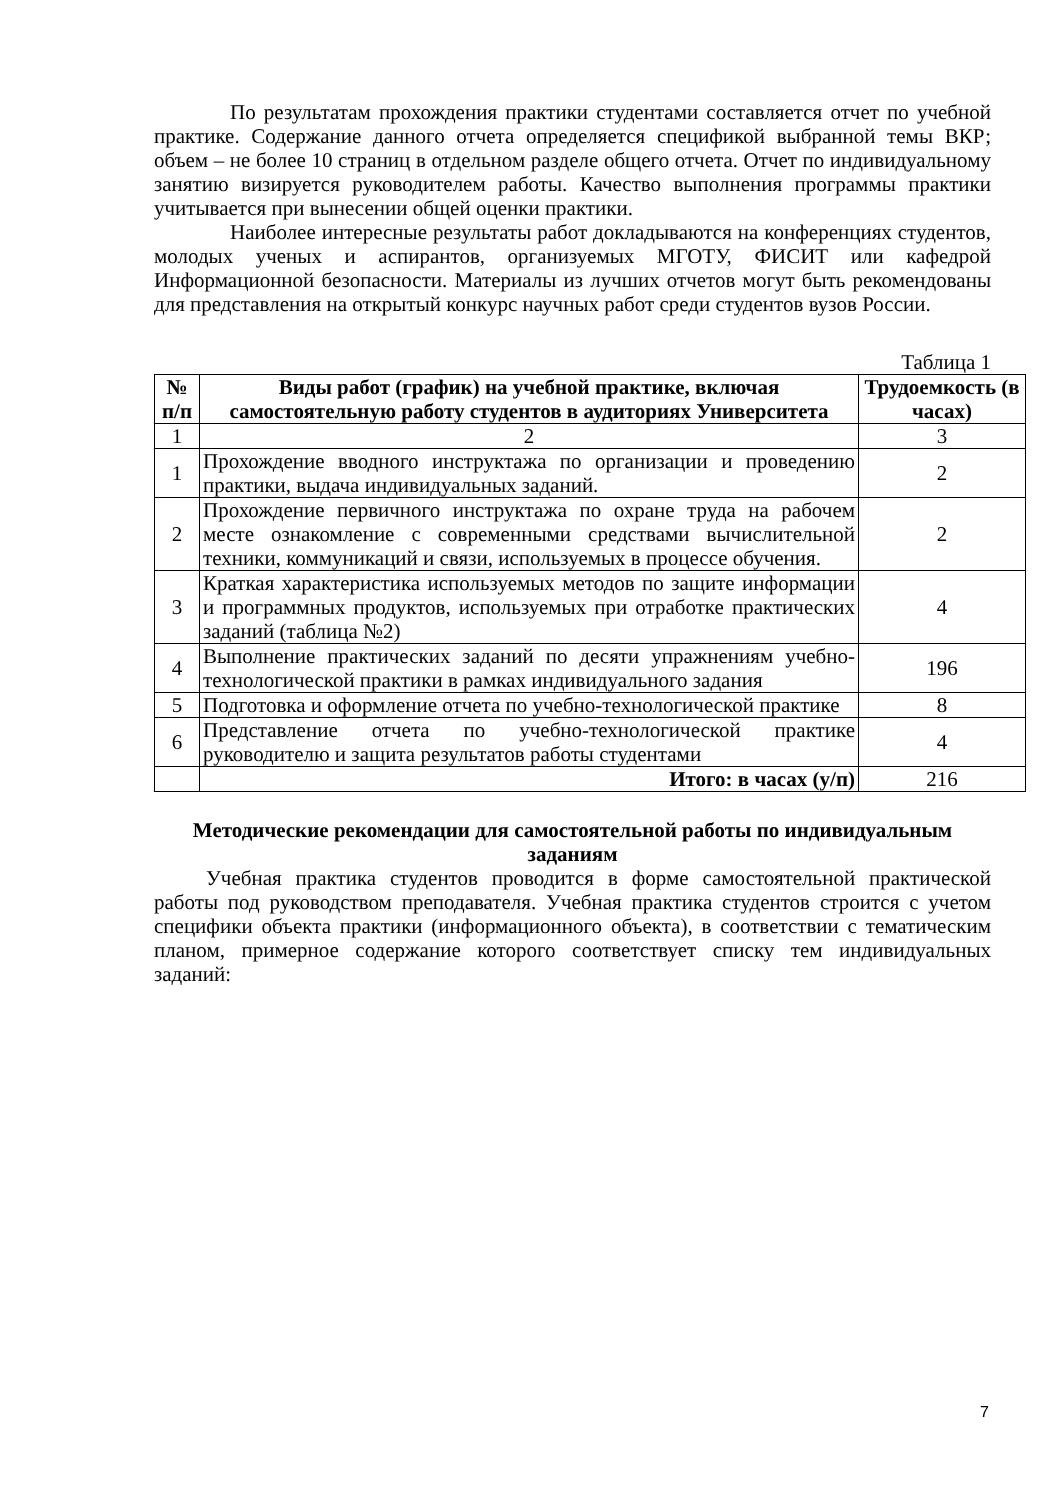По результатам прохождения практики студентами составляется отчет по учебной практике. Содержание данного отчета определяется спецификой выбранной темы ВКР; объем – не более 10 страниц в отдельном разделе общего отчета. Отчет по индивидуальному занятию визируется руководителем работы. Качество выполнения программы практики учитывается при вынесении общей оценки практики.
Наиболее интересные результаты работ докладываются на конференциях студентов, молодых ученых и аспирантов, организуемых МГОТУ, ФИСИТ или кафедрой Информационной безопасности. Материалы из лучших отчетов могут быть рекомендованы для представления на открытый конкурс научных работ среди студентов вузов России.
Таблица 1
| № п/п | Виды работ (график) на учебной практике, включая самостоятельную работу студентов в аудиториях Университета | Трудоемкость (в часах) |
| --- | --- | --- |
| 1 | 2 | 3 |
| 1 | Прохождение вводного инструктажа по организации и проведению практики, выдача индивидуальных заданий. | 2 |
| 2 | Прохождение первичного инструктажа по охране труда на рабочем месте ознакомление с современными средствами вычислительной техники, коммуникаций и связи, используемых в процессе обучения. | 2 |
| 3 | Краткая характеристика используемых методов по защите информации и программных продуктов, используемых при отработке практических заданий (таблица №2) | 4 |
| 4 | Выполнение практических заданий по десяти упражнениям учебно-технологической практики в рамках индивидуального задания | 196 |
| 5 | Подготовка и оформление отчета по учебно-технологической практике | 8 |
| 6 | Представление отчета по учебно-технологической практике руководителю и защита результатов работы студентами | 4 |
| | Итого: в часах (у/п) | 216 |
Методические рекомендации для самостоятельной работы по индивидуальным заданиям
Учебная практика студентов проводится в форме самостоятельной практической работы под руководством преподавателя. Учебная практика студентов строится с учетом специфики объекта практики (информационного объекта), в соответствии с тематическим планом, примерное содержание которого соответствует списку тем индивидуальных заданий:
7